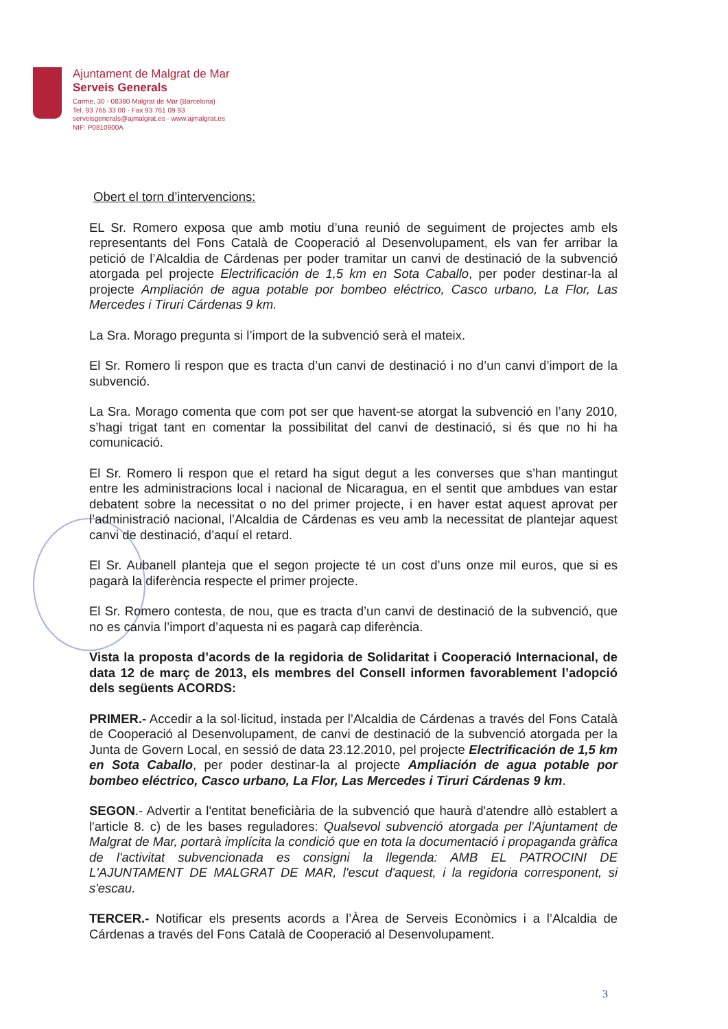Ajuntament de Malgrat de Mar
Serveis Generals
Carme, 30 - 08380 Malgrat de Mar (Barcelona)
Tel. 93 765 33 00 - Fax 93 761 09 93
serveisgenerals@ajmalgrat.es - www.ajmalgrat.es
NIF: P0810900A
Obert el torn d’intervencions:
EL Sr. Romero exposa que amb motiu d’una reunió de seguiment de projectes amb els representants del Fons Català de Cooperació al Desenvolupament, els van fer arribar la petició de l’Alcaldia de Cárdenas per poder tramitar un canvi de destinació de la subvenció atorgada pel projecte Electrificación de 1,5 km en Sota Caballo, per poder destinar-la al projecte Ampliación de agua potable por bombeo eléctrico, Casco urbano, La Flor, Las Mercedes i Tiruri Cárdenas 9 km.
La Sra. Morago pregunta si l’import de la subvenció serà el mateix.
El Sr. Romero li respon que es tracta d’un canvi de destinació i no d’un canvi d’import de la subvenció.
La Sra. Morago comenta que com pot ser que havent-se atorgat la subvenció en l’any 2010, s’hagi trigat tant en comentar la possibilitat del canvi de destinació, si és que no hi ha comunicació.
El Sr. Romero li respon que el retard ha sigut degut a les converses que s’han mantingut entre les administracions local i nacional de Nicaragua, en el sentit que ambdues van estar debatent sobre la necessitat o no del primer projecte, i en haver estat aquest aprovat per l’administració nacional, l’Alcaldia de Cárdenas es veu amb la necessitat de plantejar aquest canvi de destinació, d’aquí el retard.
El Sr. Aubanell planteja que el segon projecte té un cost d’uns onze mil euros, que si es pagarà la diferència respecte el primer projecte.
El Sr. Romero contesta, de nou, que es tracta d’un canvi de destinació de la subvenció, que no es canvia l’import d’aquesta ni es pagarà cap diferència.
Vista la proposta d’acords de la regidoria de Solidaritat i Cooperació Internacional, de data 12 de març de 2013, els membres del Consell informen favorablement l’adopció dels següents ACORDS:
PRIMER.- Accedir a la sol·licitud, instada per l’Alcaldia de Cárdenas a través del Fons Català de Cooperació al Desenvolupament, de canvi de destinació de la subvenció atorgada per la Junta de Govern Local, en sessió de data 23.12.2010, pel projecte Electrificación de 1,5 km en Sota Caballo, per poder destinar-la al projecte Ampliación de agua potable por bombeo eléctrico, Casco urbano, La Flor, Las Mercedes i Tiruri Cárdenas 9 km.
SEGON.- Advertir a l'entitat beneficiària de la subvenció que haurà d'atendre allò establert a l'article 8. c) de les bases reguladores: Qualsevol subvenció atorgada per l'Ajuntament de Malgrat de Mar, portarà implícita la condició que en tota la documentació i propaganda gràfica de l'activitat subvencionada es consigni la llegenda: AMB EL PATROCINI DE L'AJUNTAMENT DE MALGRAT DE MAR, l'escut d'aquest, i la regidoria corresponent, si s'escau.
TERCER.- Notificar els presents acords a l’Àrea de Serveis Econòmics i a l’Alcaldia de Cárdenas a través del Fons Català de Cooperació al Desenvolupament.
3